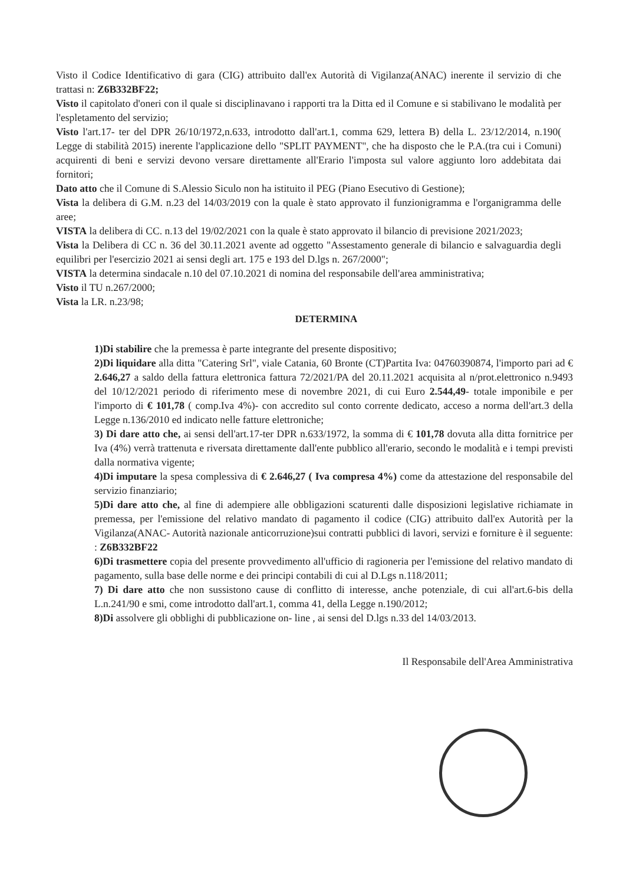Visto il Codice Identificativo di gara (CIG) attribuito dall'ex Autorità di Vigilanza(ANAC) inerente il servizio di che trattasi n: Z6B332BF22;
Visto il capitolato d'oneri con il quale si disciplinavano i rapporti tra la Ditta ed il Comune e si stabilivano le modalità per l'espletamento del servizio;
Visto l'art.17- ter del DPR 26/10/1972,n.633, introdotto dall'art.1, comma 629, lettera B) della L. 23/12/2014, n.190( Legge di stabilità 2015) inerente l'applicazione dello "SPLIT PAYMENT", che ha disposto che le P.A.(tra cui i Comuni) acquirenti di beni e servizi devono versare direttamente all'Erario l'imposta sul valore aggiunto loro addebitata dai fornitori;
Dato atto che il Comune di S.Alessio Siculo non ha istituito il PEG (Piano Esecutivo di Gestione);
Vista la delibera di G.M. n.23 del 14/03/2019 con la quale è stato approvato il funzionigramma e l'organigramma delle aree;
VISTA la delibera di CC. n.13 del 19/02/2021 con la quale è stato approvato il bilancio di previsione 2021/2023;
Vista la Delibera di CC n. 36 del 30.11.2021 avente ad oggetto "Assestamento generale di bilancio e salvaguardia degli equilibri per l'esercizio 2021 ai sensi degli art. 175 e 193 del D.lgs n. 267/2000";
VISTA la determina sindacale n.10 del 07.10.2021 di nomina del responsabile dell'area amministrativa;
Visto il TU n.267/2000;
Vista la LR. n.23/98;
DETERMINA
1)Di stabilire che la premessa è parte integrante del presente dispositivo;
2)Di liquidare alla ditta "Catering Srl", viale Catania, 60 Bronte (CT)Partita Iva: 04760390874, l'importo pari ad € 2.646,27 a saldo della fattura elettronica fattura 72/2021/PA del 20.11.2021 acquisita al n/prot.elettronico n.9493 del 10/12/2021 periodo di riferimento mese di novembre 2021, di cui Euro 2.544,49- totale imponibile e per l'importo di € 101,78 ( comp.Iva 4%)- con accredito sul conto corrente dedicato, acceso a norma dell'art.3 della Legge n.136/2010 ed indicato nelle fatture elettroniche;
3) Di dare atto che, ai sensi dell'art.17-ter DPR n.633/1972, la somma di € 101,78 dovuta alla ditta fornitrice per Iva (4%) verrà trattenuta e riversata direttamente dall'ente pubblico all'erario, secondo le modalità e i tempi previsti dalla normativa vigente;
4)Di imputare la spesa complessiva di € 2.646,27 ( Iva compresa 4%) come da attestazione del responsabile del servizio finanziario;
5)Di dare atto che, al fine di adempiere alle obbligazioni scaturenti dalle disposizioni legislative richiamate in premessa, per l'emissione del relativo mandato di pagamento il codice (CIG) attribuito dall'ex Autorità per la Vigilanza(ANAC- Autorità nazionale anticorruzione)sui contratti pubblici di lavori, servizi e forniture è il seguente: : Z6B332BF22
6)Di trasmettere copia del presente provvedimento all'ufficio di ragioneria per l'emissione del relativo mandato di pagamento, sulla base delle norme e dei principi contabili di cui al D.Lgs n.118/2011;
7) Di dare atto che non sussistono cause di conflitto di interesse, anche potenziale, di cui all'art.6-bis della L.n.241/90 e smi, come introdotto dall'art.1, comma 41, della Legge n.190/2012;
8)Di assolvere gli obblighi di pubblicazione on- line , ai sensi del D.lgs n.33 del 14/03/2013.
Il Responsabile dell'Area Amministrativa